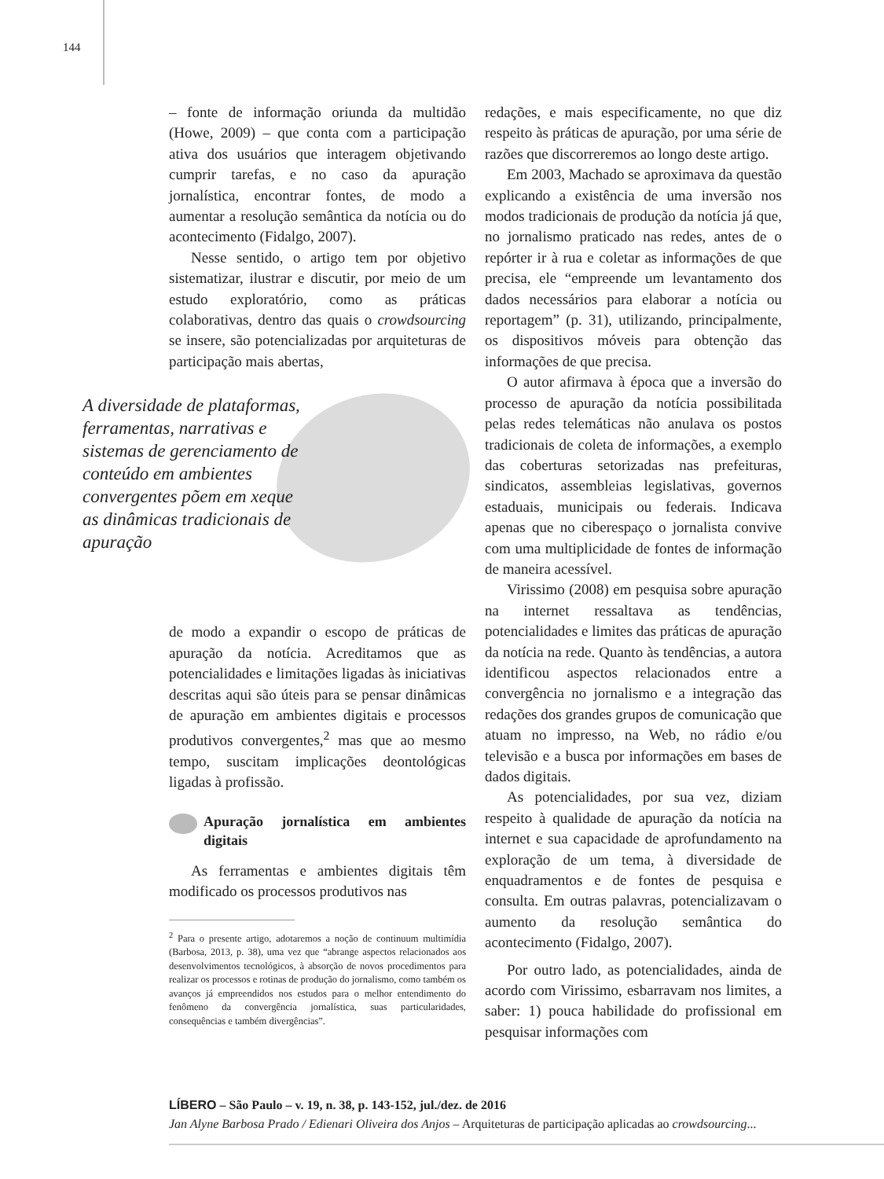144
– fonte de informação oriunda da multidão (Howe, 2009) – que conta com a participação ativa dos usuários que interagem objetivando cumprir tarefas, e no caso da apuração jornalística, encontrar fontes, de modo a aumentar a resolução semântica da notícia ou do acontecimento (Fidalgo, 2007).
Nesse sentido, o artigo tem por objetivo sistematizar, ilustrar e discutir, por meio de um estudo exploratório, como as práticas colaborativas, dentro das quais o crowdsourcing se insere, são potencializadas por arquiteturas de participação mais abertas,
A diversidade de plataformas, ferramentas, narrativas e sistemas de gerenciamento de conteúdo em ambientes convergentes põem em xeque as dinâmicas tradicionais de apuração
de modo a expandir o escopo de práticas de apuração da notícia. Acreditamos que as potencialidades e limitações ligadas às iniciativas descritas aqui são úteis para se pensar dinâmicas de apuração em ambientes digitais e processos produtivos convergentes,<sup>2</sup> mas que ao mesmo tempo, suscitam implicações deontológicas ligadas à profissão.
Apuração jornalística em ambientes digitais
As ferramentas e ambientes digitais têm modificado os processos produtivos nas
<sup>2</sup> Para o presente artigo, adotaremos a noção de continuum multimídia (Barbosa, 2013, p. 38), uma vez que “abrange aspectos relacionados aos desenvolvimentos tecnológicos, à absorção de novos procedimentos para realizar os processos e rotinas de produção do jornalismo, como também os avanços já empreendidos nos estudos para o melhor entendimento do fenômeno da convergência jornalística, suas particularidades, consequências e também divergências”.
redações, e mais especificamente, no que diz respeito às práticas de apuração, por uma série de razões que discorreremos ao longo deste artigo.
Em 2003, Machado se aproximava da questão explicando a existência de uma inversão nos modos tradicionais de produção da notícia já que, no jornalismo praticado nas redes, antes de o repórter ir à rua e coletar as informações de que precisa, ele “empreende um levantamento dos dados necessários para elaborar a notícia ou reportagem” (p. 31), utilizando, principalmente, os dispositivos móveis para obtenção das informações de que precisa.
O autor afirmava à época que a inversão do processo de apuração da notícia possibilitada pelas redes telemáticas não anulava os postos tradicionais de coleta de informações, a exemplo das coberturas setorizadas nas prefeituras, sindicatos, assembleias legislativas, governos estaduais, municipais ou federais. Indicava apenas que no ciberespaço o jornalista convive com uma multiplicidade de fontes de informação de maneira acessível.
Virissimo (2008) em pesquisa sobre apuração na internet ressaltava as tendências, potencialidades e limites das práticas de apuração da notícia na rede. Quanto às tendências, a autora identificou aspectos relacionados entre a convergência no jornalismo e a integração das redações dos grandes grupos de comunicação que atuam no impresso, na Web, no rádio e/ou televisão e a busca por informações em bases de dados digitais.
As potencialidades, por sua vez, diziam respeito à qualidade de apuração da notícia na internet e sua capacidade de aprofundamento na exploração de um tema, à diversidade de enquadramentos e de fontes de pesquisa e consulta. Em outras palavras, potencializavam o aumento da resolução semântica do acontecimento (Fidalgo, 2007).
Por outro lado, as potencialidades, ainda de acordo com Virissimo, esbarravam nos limites, a saber: 1) pouca habilidade do profissional em pesquisar informações com
LÍBERO – São Paulo – v. 19, n. 38, p. 143-152, jul./dez. de 2016
Jan Alyne Barbosa Prado / Edienari Oliveira dos Anjos – Arquiteturas de participação aplicadas ao crowdsourcing...